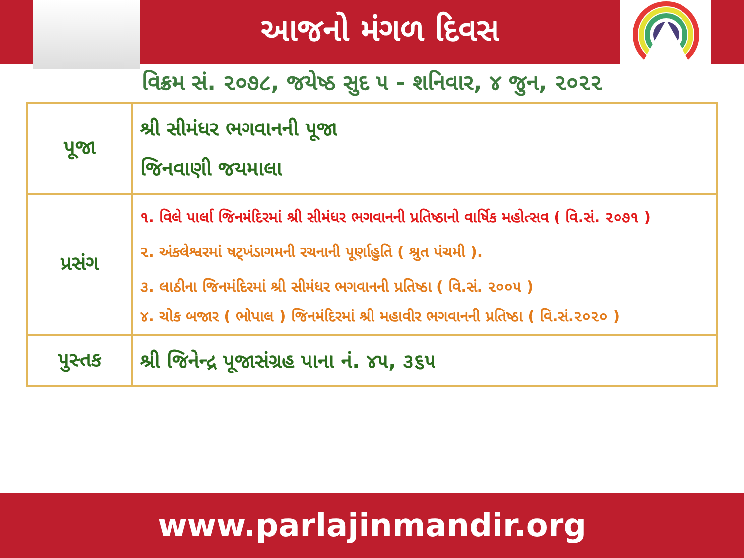આજનો મંગળ દિવસ
વિક્રમ સં. ૨૦૭૮, જયેષ્ઠ સુદ ૫ - શનિવાર, ૪ જુન, ૨૦૨૨
| પૂજા | શ્રી સીમંધર ભગવાનની પૂજા જિનવાણી જયમાલા |
| પ્રસંગ | ૧. વિલે પાર્લા જિનમંદિરમાં શ્રી સીમંધર ભગવાનની પ્રતિષ્ઠાનો વાર્ષિક મહોત્સવ ( વિ.સં. ૨૦૭૧ ) ૨. અંકલેશ્વરમાં ષટ્ખંડાગમની રચનાની પૂર્ણાહુતિ ( શ્રુત પંચમી ). ૩. લાઠીના જિનમંદિરમાં શ્રી સીમંધર ભગવાનની પ્રતિષ્ઠા ( વિ.સં. ૨૦૦૫ ) ૪. ચોક બજાર ( ભોપાલ ) જિનમંદિરમાં શ્રી મહાવીર ભગવાનની પ્રતિષ્ઠા ( વિ.સં.૨૦૨૦ ) |
| પુસ્તક | શ્રી જિનેન્દ્ર પૂજાસંગ્રહ પાના નં. ૪૫, ૩૬૫ |
www.parlajinmandir.org